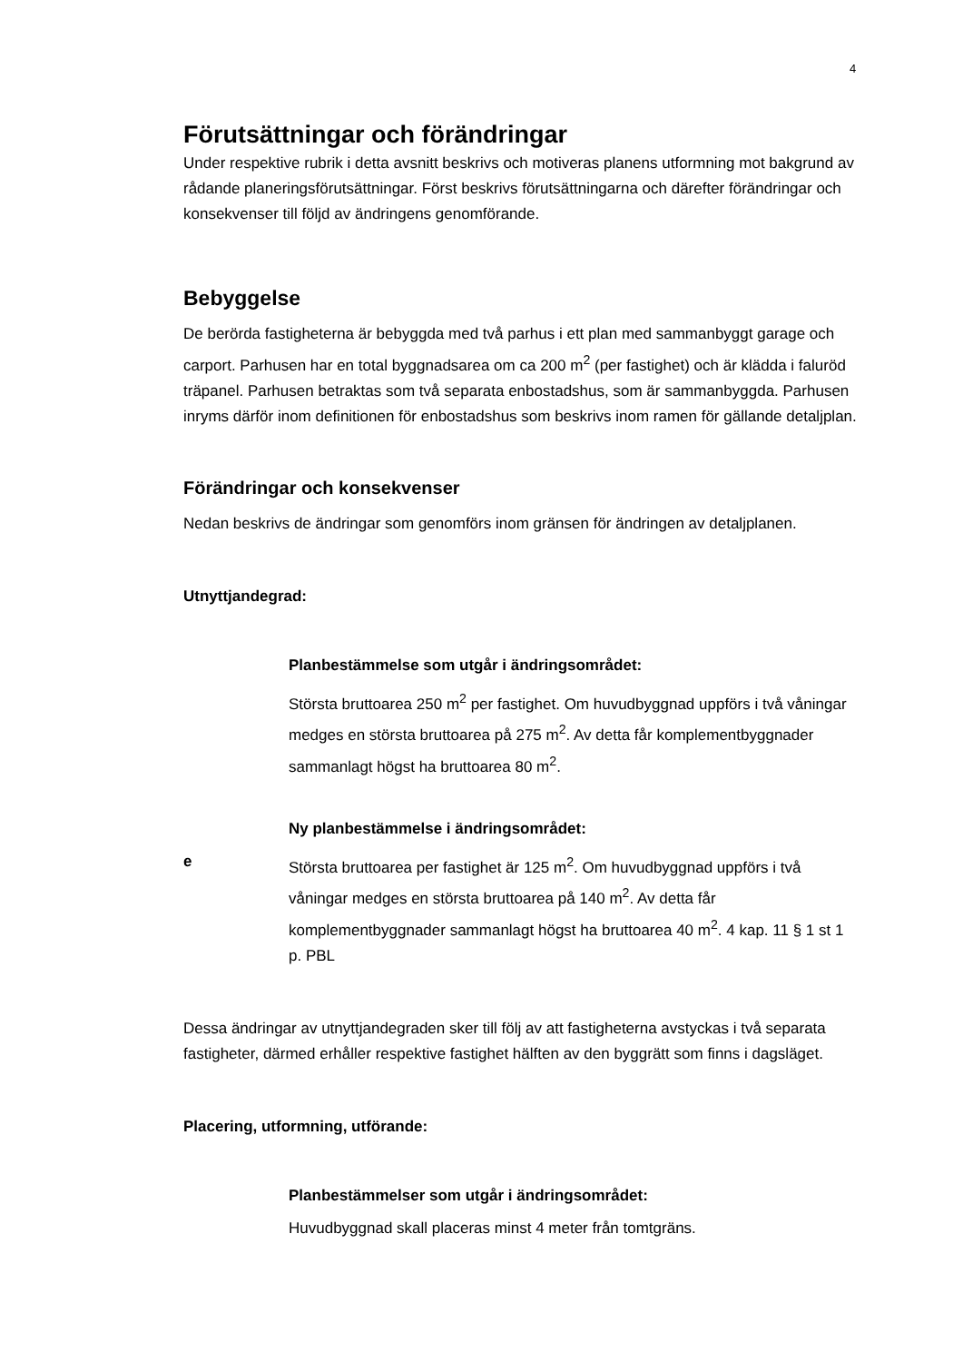4
Förutsättningar och förändringar
Under respektive rubrik i detta avsnitt beskrivs och motiveras planens utformning mot bakgrund av rådande planeringsförutsättningar. Först beskrivs förutsättningarna och därefter förändringar och konsekvenser till följd av ändringens genomförande.
Bebyggelse
De berörda fastigheterna är bebyggda med två parhus i ett plan med sammanbyggt garage och carport. Parhusen har en total byggnadsarea om ca 200 m<sup>2</sup> (per fastighet) och är klädda i faluröd träpanel. Parhusen betraktas som två separata enbostadshus, som är sammanbyggda. Parhusen inryms därför inom definitionen för enbostadshus som beskrivs inom ramen för gällande detaljplan.
Förändringar och konsekvenser
Nedan beskrivs de ändringar som genomförs inom gränsen för ändringen av detaljplanen.
Utnyttjandegrad:
Planbestämmelse som utgår i ändringsområdet:
Största bruttoarea 250 m<sup>2</sup> per fastighet. Om huvudbyggnad uppförs i två våningar medges en största bruttoarea på 275 m<sup>2</sup>. Av detta får komplementbyggnader sammanlagt högst ha bruttoarea 80 m<sup>2</sup>.
Ny planbestämmelse i ändringsområdet:
e Största bruttoarea per fastighet är 125 m<sup>2</sup>. Om huvudbyggnad uppförs i två våningar medges en största bruttoarea på 140 m<sup>2</sup>. Av detta får komplementbyggnader sammanlagt högst ha bruttoarea 40 m<sup>2</sup>. 4 kap. 11 § 1 st 1 p. PBL
Dessa ändringar av utnyttjandegraden sker till följ av att fastigheterna avstyckas i två separata fastigheter, därmed erhåller respektive fastighet hälften av den byggrätt som finns i dagsläget.
Placering, utformning, utförande:
Planbestämmelser som utgår i ändringsområdet:
Huvudbyggnad skall placeras minst 4 meter från tomtgräns.